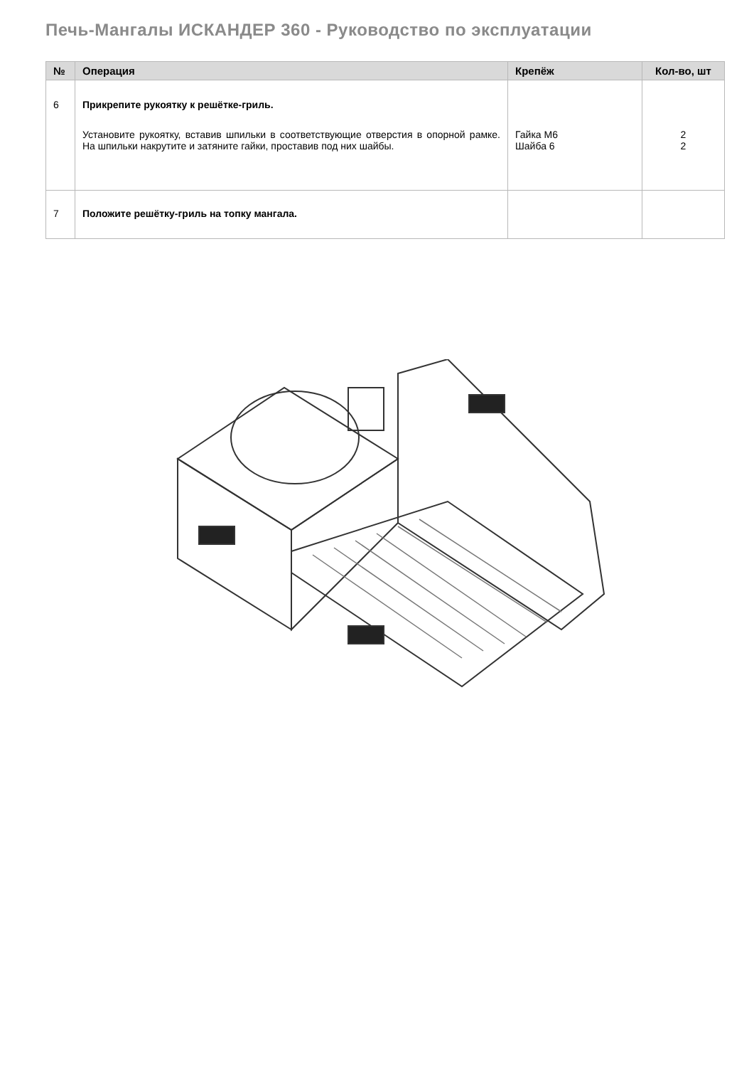Печь-Мангалы ИСКАНДЕР 360 - Руководство по эксплуатации
| № | Операция | Крепёж | Кол-во, шт |
| --- | --- | --- | --- |
| 6 | Прикрепите рукоятку к решётке-гриль. Установите рукоятку, вставив шпильки в соответствующие отверстия в опорной рамке. На шпильки накрутите и затяните гайки, проставив под них шайбы. | Гайка М6 Шайба 6 | 2 2 |
| 7 | Положите решётку-гриль на топку мангала. | | |